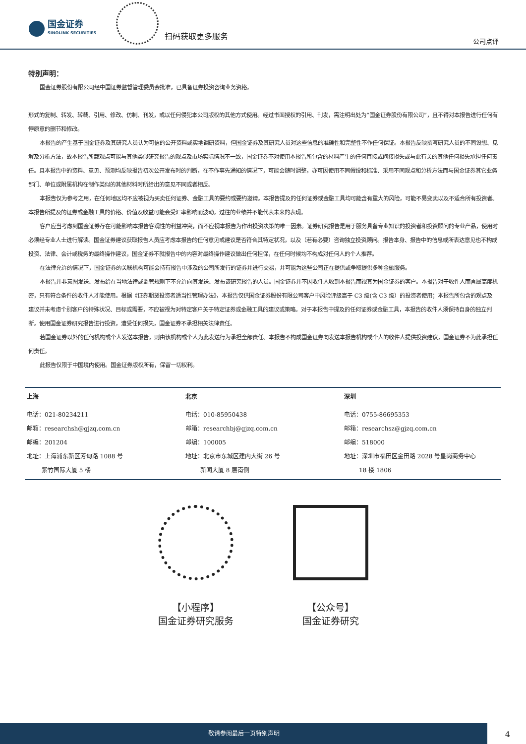国金证券
SINOLINK SECURITIES
扫码获取更多服务
公司点评
特别声明：
国金证券股份有限公司经中国证券监督管理委员会批准，已具备证券投资咨询业务资格。
形式的复制、转发、转载、引用、修改、仿制、刊发，或以任何侵犯本公司版权的其他方式使用。经过书面授权的引用、刊发，需注明出处为“国金证券股份有限公司”，且不得对本报告进行任何有悖原意的删节和修改。
本报告的产生基于国金证券及其研究人员认为可信的公开资料或实地调研资料，但国金证券及其研究人员对这些信息的准确性和完整性不作任何保证。本报告反映撰写研究人员的不同设想、见解及分析方法，故本报告所载观点可能与其他类似研究报告的观点及市场实际情况不一致，国金证券不对使用本报告所包含的材料产生的任何直接或间接损失或与此有关的其他任何损失承担任何责任。且本报告中的资料、意见、预测均反映报告初次公开发布时的判断，在不作事先通知的情况下，可能会随时调整，亦可因使用不同假设和标准、采用不同观点和分析方法而与国金证券其它业务部门、单位或附属机构在制作类似的其他材料时所给出的意见不同或者相反。
本报告仅为参考之用，在任何地区均不应被视为买卖任何证券、金融工具的要约或要约邀请。本报告提及的任何证券或金融工具均可能含有重大的风险，可能不易变卖以及不适合所有投资者。本报告所提及的证券或金融工具的价格、价值及收益可能会受汇率影响而波动。过往的业绩并不能代表未来的表现。
客户应当考虑到国金证券存在可能影响本报告客观性的利益冲突，而不应视本报告为作出投资决策的唯一因素。证券研究报告是用于服务具备专业知识的投资者和投资顾问的专业产品，使用时必须经专业人士进行解读。国金证券建议获取报告人员应考虑本报告的任何意见或建议是否符合其特定状况，以及（若有必要）咨询独立投资顾问。报告本身、报告中的信息或所表达意见也不构成投资、法律、会计或税务的最终操作建议，国金证券不就报告中的内容对最终操作建议做出任何担保，在任何时候均不构成对任何人的个人推荐。
在法律允许的情况下，国金证券的关联机构可能会持有报告中涉及的公司所发行的证券并进行交易，并可能为这些公司正在提供或争取提供多种金融服务。
本报告并非意图发送、发布给在当地法律或监管规则下不允许向其发送、发布该研究报告的人员。国金证券并不因收件人收到本报告而视其为国金证券的客户。本报告对于收件人而言属高度机密，只有符合条件的收件人才能使用。根据《证券期货投资者适当性管理办法》，本报告仅供国金证券股份有限公司客户中风险评级高于 C3 级(含 C3 级）的投资者使用；本报告所包含的观点及建议并未考虑个别客户的特殊状况、目标或需要，不应被视为对特定客户关于特定证券或金融工具的建议或策略。对于本报告中提及的任何证券或金融工具，本报告的收件人须保持自身的独立判断。使用国金证券研究报告进行投资，遭受任何损失，国金证券不承担相关法律责任。
若国金证券以外的任何机构或个人发送本报告，则由该机构或个人为此发送行为承担全部责任。本报告不构成国金证券向发送本报告机构或个人的收件人提供投资建议，国金证券不为此承担任何责任。
此报告仅限于中国境内使用。国金证券版权所有，保留一切权利。
| 上海 | 北京 | 深圳 |
| 电话：021-80234211 邮箱：researchsh@gjzq.com.cn 邮编：201204 地址：上海浦东新区芳甸路 1088 号 紫竹国际大厦 5 楼 | 电话：010-85950438 邮箱：researchbj@gjzq.com.cn 邮编：100005 地址：北京市东城区建内大街 26 号 新闻大厦 8 层南侧 | 电话：0755-86695353 邮箱：researchsz@gjzq.com.cn 邮编：518000 地址：深圳市福田区金田路 2028 号皇岗商务中心 18 楼 1806 |
【小程序】
国金证券研究服务
【公众号】
国金证券研究
敬请参阅最后一页特别声明
4